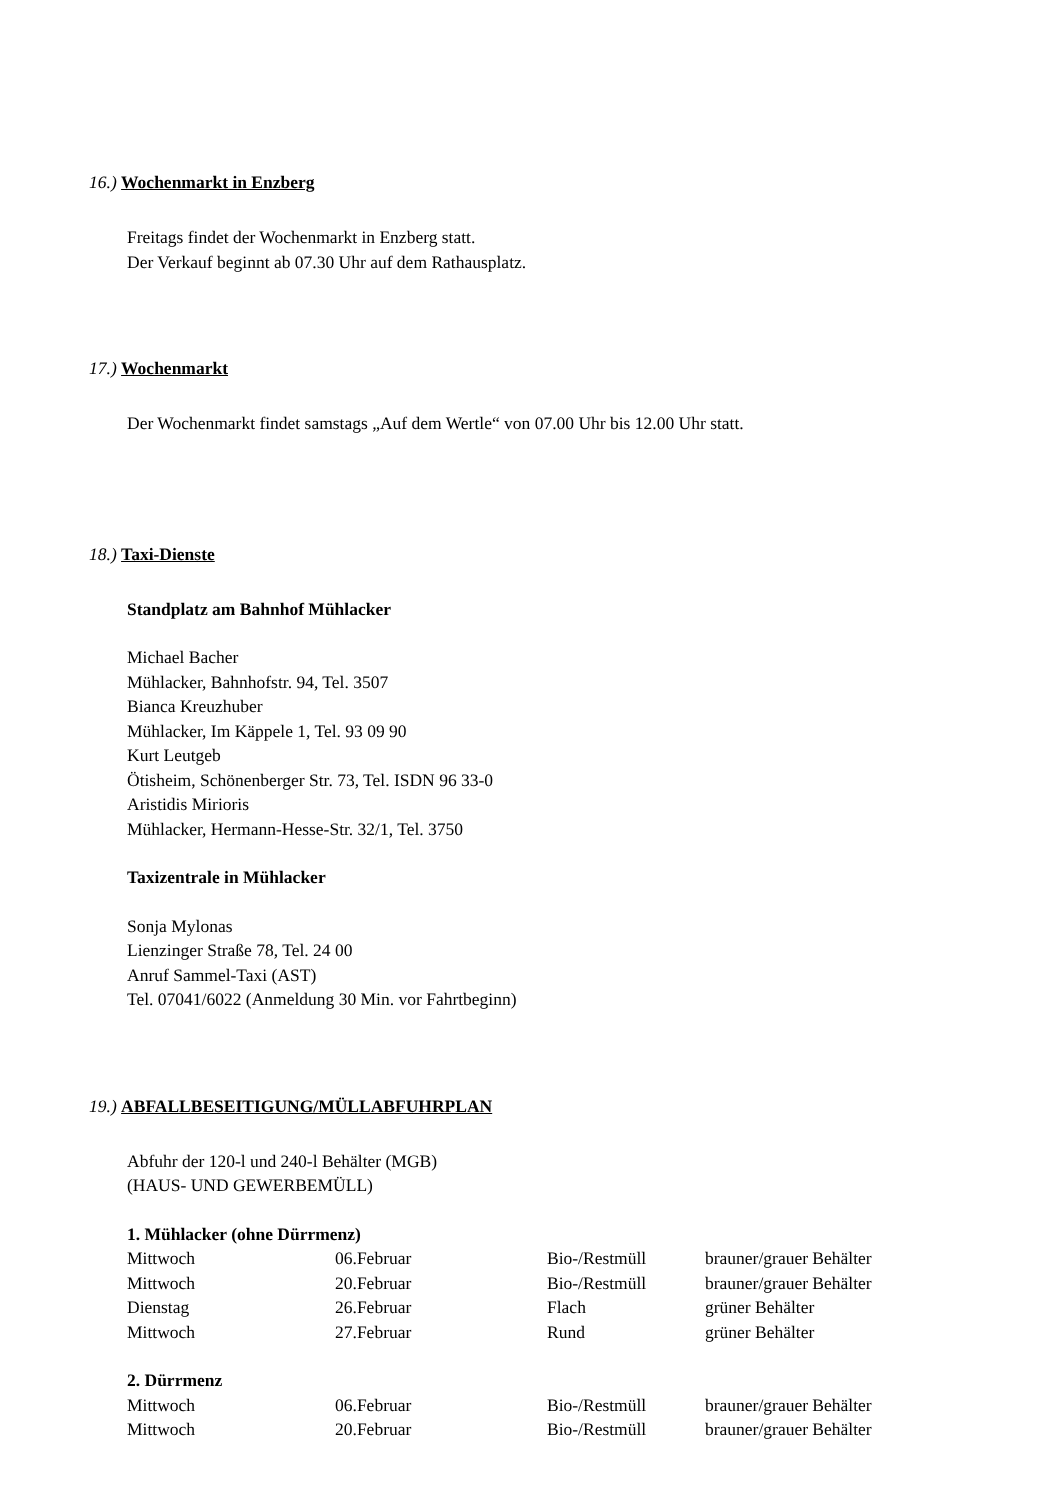16.) Wochenmarkt in Enzberg
Freitags findet der Wochenmarkt in Enzberg statt.
Der Verkauf beginnt ab 07.30 Uhr auf dem Rathausplatz.
17.) Wochenmarkt
Der Wochenmarkt findet samstags „Auf dem Wertle“ von 07.00 Uhr bis 12.00 Uhr statt.
18.) Taxi-Dienste
Standplatz am Bahnhof Mühlacker
Michael Bacher
Mühlacker, Bahnhofstr. 94, Tel. 3507
Bianca Kreuzhuber
Mühlacker, Im Käppele 1, Tel. 93 09 90
Kurt Leutgeb
Ötisheim, Schönenberger Str. 73, Tel. ISDN 96 33-0
Aristidis Mirioris
Mühlacker, Hermann-Hesse-Str. 32/1, Tel. 3750
Taxizentrale in Mühlacker
Sonja Mylonas
Lienzinger Straße 78, Tel. 24 00
Anruf Sammel-Taxi (AST)
Tel. 07041/6022 (Anmeldung 30 Min. vor Fahrtbeginn)
19.) ABFALLBESEITIGUNG/MÜLLABFUHRPLAN
Abfuhr der 120-l und 240-l Behälter (MGB)
(HAUS- UND GEWERBEMÜLL)
1. Mühlacker (ohne Dürrmenz)
| Mittwoch | 06.Februar | Bio-/Restmüll | brauner/grauer Behälter |
| Mittwoch | 20.Februar | Bio-/Restmüll | brauner/grauer Behälter |
| Dienstag | 26.Februar | Flach | grüner Behälter |
| Mittwoch | 27.Februar | Rund | grüner Behälter |
2. Dürrmenz
| Mittwoch | 06.Februar | Bio-/Restmüll | brauner/grauer Behälter |
| Mittwoch | 20.Februar | Bio-/Restmüll | brauner/grauer Behälter |